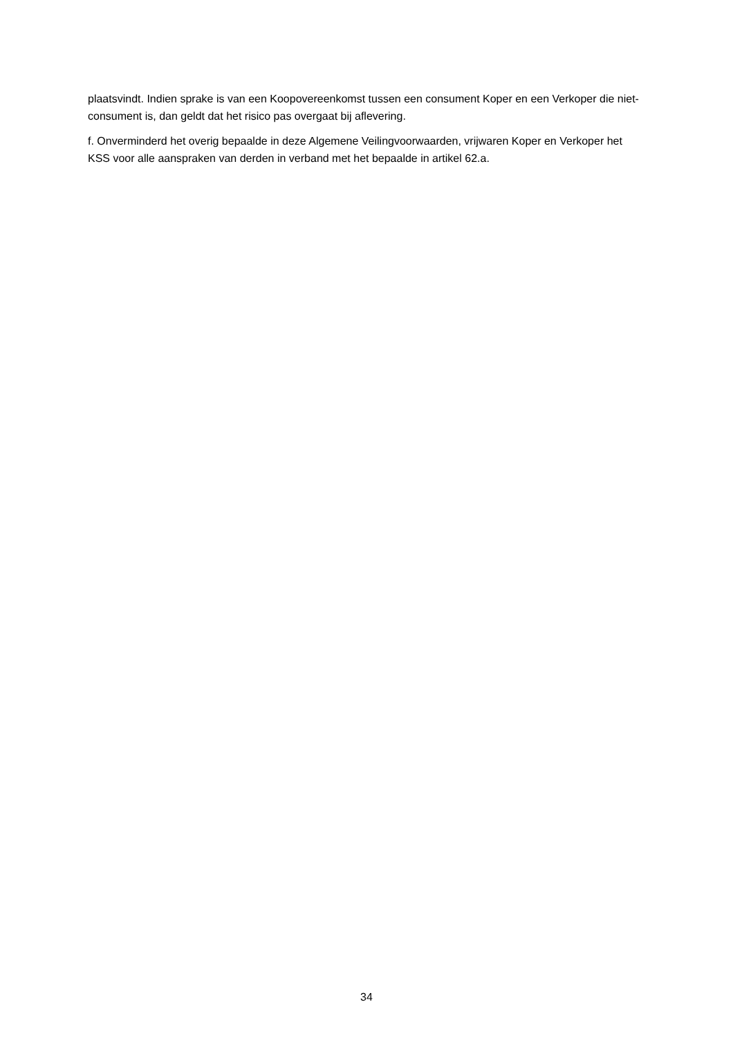plaatsvindt. Indien sprake is van een Koopovereenkomst tussen een consument Koper en een Verkoper die niet-consument is, dan geldt dat het risico pas overgaat bij aflevering.
f. Onverminderd het overig bepaalde in deze Algemene Veilingvoorwaarden, vrijwaren Koper en Verkoper het KSS voor alle aanspraken van derden in verband met het bepaalde in artikel 62.a.
34